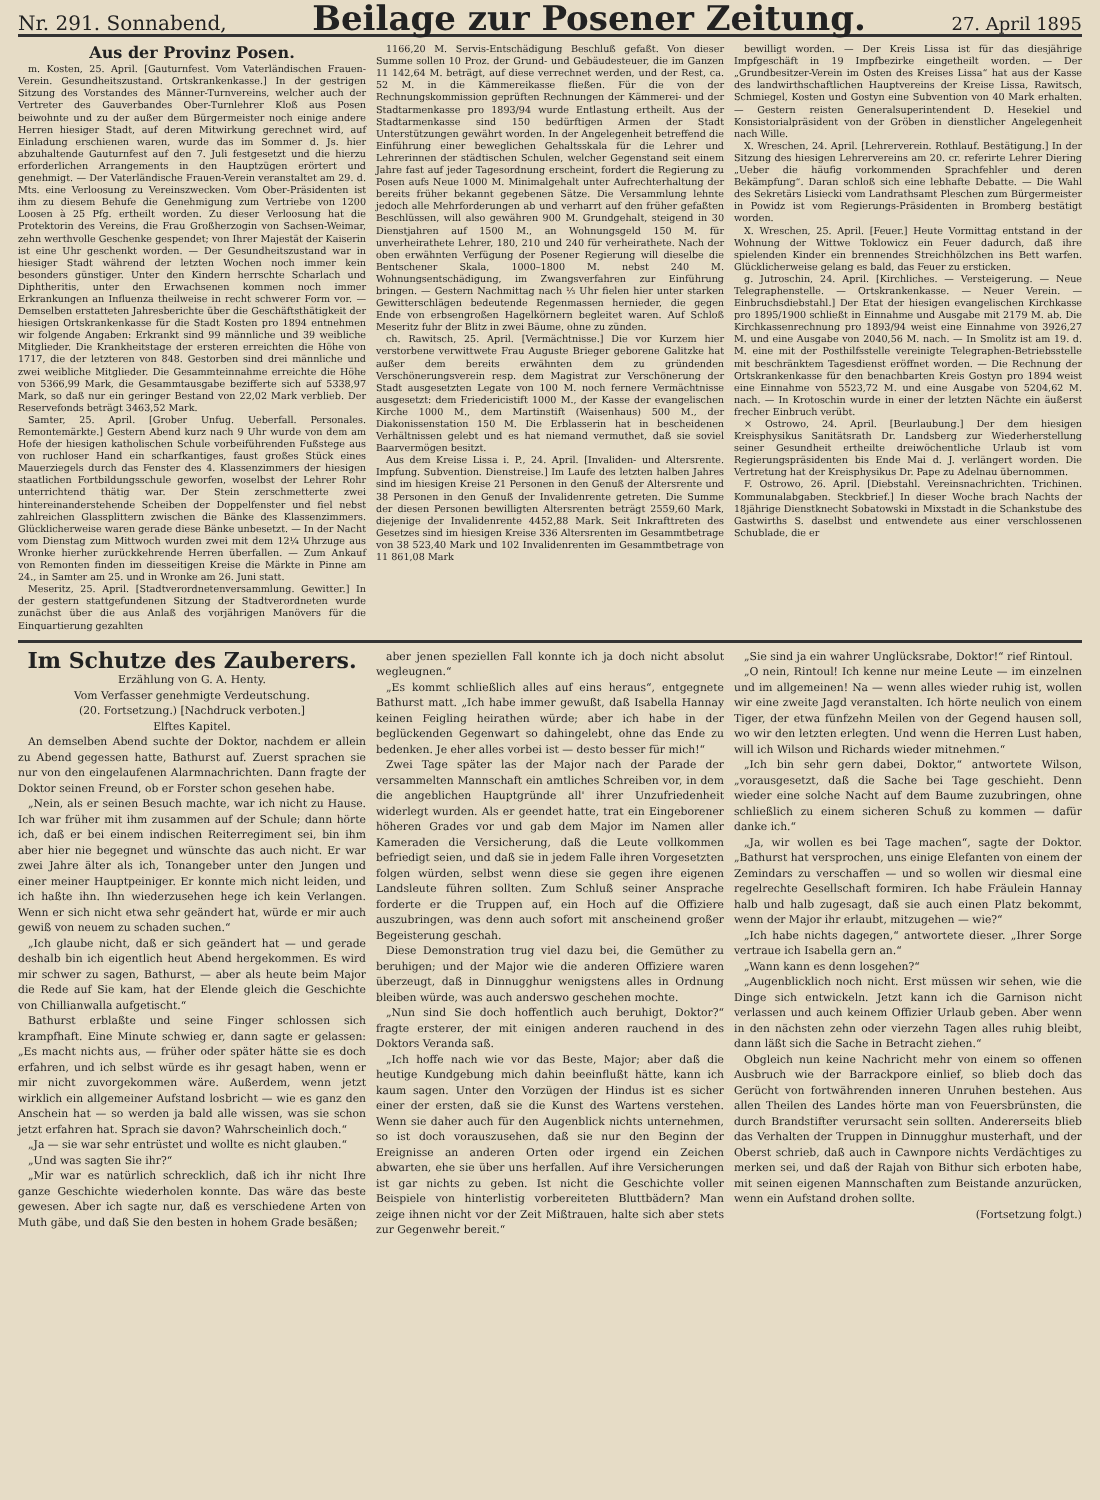Nr. 291. Sonnabend, Beilage zur Posener Zeitung. 27. April 1895
Aus der Provinz Posen.
m. Kosten, 25. April. [Gauturnfest. Vom Vaterländischen Frauen-Verein. Gesundheitszustand. Ortskrankenkasse.] In der gestrigen Sitzung des Vorstandes des Männer-Turnvereins, welcher auch der Vertreter des Gauverbandes Ober-Turnlehrer Kloß aus Posen beiwohnte und zu der außer dem Bürgermeister noch einige andere Herren hiesiger Stadt, auf deren Mitwirkung gerechnet wird, auf Einladung erschienen waren, wurde das im Sommer d. Js. hier abzuhaltende Gauturnfest auf den 7. Juli festgesetzt und die hierzu erforderlichen Arrangements in den Hauptzügen erörtert und genehmigt. — Der Vaterländische Frauen-Verein veranstaltet am 29. d. Mts. eine Verloosung zu Vereinszwecken. Vom Ober-Präsidenten ist ihm zu diesem Behufe die Genehmigung zum Vertriebe von 1200 Loosen à 25 Pfg. ertheilt worden. Zu dieser Verloosung hat die Protektorin des Vereins, die Frau Großherzogin von Sachsen-Weimar, zehn werthvolle Geschenke gespendet; von Ihrer Majestät der Kaiserin ist eine Uhr geschenkt worden. — Der Gesundheitszustand war in hiesiger Stadt während der letzten Wochen noch immer kein besonders günstiger. Unter den Kindern herrschte Scharlach und Diphtheritis, unter den Erwachsenen kommen noch immer Erkrankungen an Influenza theilweise in recht schwerer Form vor. — Demselben erstatteten Jahresberichte über die Geschäftsthätigkeit der hiesigen Ortskrankenkasse für die Stadt Kosten pro 1894 entnehmen wir folgende Angaben: Erkrankt sind 99 männliche und 39 weibliche Mitglieder. Die Krankheitstage der ersteren erreichten die Höhe von 1717, die der letzteren von 848. Gestorben sind drei männliche und zwei weibliche Mitglieder. Die Gesammteinnahme erreichte die Höhe von 5366,99 Mark, die Gesammtausgabe bezifferte sich auf 5338,97 Mark, so daß nur ein geringer Bestand von 22,02 Mark verblieb. Der Reservefonds beträgt 3463,52 Mark.
Samter, 25. April. [Grober Unfug. Ueberfall. Personales. Remontemärkte.] Gestern Abend kurz nach 9 Uhr wurde von dem am Hofe der hiesigen katholischen Schule vorbeiführenden Fußstege aus von ruchloser Hand ein scharfkantiges, faust großes Stück eines Mauerziegels durch das Fenster des 4. Klassenzimmers der hiesigen staatlichen Fortbildungsschule geworfen, woselbst der Lehrer Rohr unterrichtend thätig war. Der Stein zerschmetterte zwei hintereinanderstehende Scheiben der Doppelfenster und fiel nebst zahlreichen Glassplittern zwischen die Bänke des Klassenzimmers. Glücklicherweise waren gerade diese Bänke unbesetzt. — In der Nacht vom Dienstag zum Mittwoch wurden zwei mit dem 12¼ Uhrzuge aus Wronke hierher zurückkehrende Herren überfallen. — Zum Ankauf von Remonten finden im diesseitigen Kreise die Märkte in Pinne am 24., in Samter am 25. und in Wronke am 26. Juni statt.
Meseritz, 25. April. [Stadtverordnetenversammlung. Gewitter.] In der gestern stattgefundenen Sitzung der Stadtverordneten wurde zunächst über die aus Anlaß des vorjährigen Manövers für die Einquartierung gezahlten
1166,20 M. Servis-Entschädigung Beschluß gefaßt. Von dieser Summe sollen 10 Proz. der Grund- und Gebäudesteuer, die im Ganzen 11 142,64 M. beträgt, auf diese verrechnet werden, und der Rest, ca. 52 M. in die Kämmereikasse fließen. Für die von der Rechnungskommission geprüften Rechnungen der Kämmerei- und der Stadtarmenkasse pro 1893/94 wurde Entlastung ertheilt. Aus der Stadtarmenkasse sind 150 bedürftigen Armen der Stadt Unterstützungen gewährt worden. In der Angelegenheit betreffend die Einführung einer beweglichen Gehaltsskala für die Lehrer und Lehrerinnen der städtischen Schulen, welcher Gegenstand seit einem Jahre fast auf jeder Tagesordnung erscheint, fordert die Regierung zu Posen aufs Neue 1000 M. Minimalgehalt unter Aufrechterhaltung der bereits früher bekannt gegebenen Sätze. Die Versammlung lehnte jedoch alle Mehrforderungen ab und verharrt auf den früher gefaßten Beschlüssen, will also gewähren 900 M. Grundgehalt, steigend in 30 Dienstjahren auf 1500 M., an Wohnungsgeld 150 M. für unverheirathete Lehrer, 180, 210 und 240 für verheirathete. Nach der oben erwähnten Verfügung der Posener Regierung will dieselbe die Bentschener Skala, 1000–1800 M. nebst 240 M. Wohnungsentschädigung, im Zwangsverfahren zur Einführung bringen. — Gestern Nachmittag nach ⅓ Uhr fielen hier unter starken Gewitterschlägen bedeutende Regenmassen hernieder, die gegen Ende von erbsengroßen Hagelkörnern begleitet waren. Auf Schloß Meseritz fuhr der Blitz in zwei Bäume, ohne zu zünden.
ch. Rawitsch, 25. April. [Vermächtnisse.] Die vor Kurzem hier verstorbene verwittwete Frau Auguste Brieger geborene Galitzke hat außer dem bereits erwähnten dem zu gründenden Verschönerungsverein resp. dem Magistrat zur Verschönerung der Stadt ausgesetzten Legate von 100 M. noch fernere Vermächtnisse ausgesetzt: dem Friedericistift 1000 M., der Kasse der evangelischen Kirche 1000 M., dem Martinstift (Waisenhaus) 500 M., der Diakonissenstation 150 M. Die Erblasserin hat in bescheidenen Verhältnissen gelebt und es hat niemand vermuthet, daß sie soviel Baarvermögen besitzt.
Aus dem Kreise Lissa i. P., 24. April. [Invaliden- und Altersrente. Impfung. Subvention. Dienstreise.] Im Laufe des letzten halben Jahres sind im hiesigen Kreise 21 Personen in den Genuß der Altersrente und 38 Personen in den Genuß der Invalidenrente getreten. Die Summe der diesen Personen bewilligten Altersrenten beträgt 2559,60 Mark, diejenige der Invalidenrente 4452,88 Mark. Seit Inkrafttreten des Gesetzes sind im hiesigen Kreise 336 Altersrenten im Gesammtbetrage von 38 523,40 Mark und 102 Invalidenrenten im Gesammtbetrage von 11 861,08 Mark
bewilligt worden. — Der Kreis Lissa ist für das diesjährige Impfgeschäft in 19 Impfbezirke eingetheilt worden. — Der „Grundbesitzer-Verein im Osten des Kreises Lissa“ hat aus der Kasse des landwirthschaftlichen Hauptvereins der Kreise Lissa, Rawitsch, Schmiegel, Kosten und Gostyn eine Subvention von 40 Mark erhalten. — Gestern reisten Generalsuperintendent D. Hesekiel und Konsistorialpräsident von der Gröben in dienstlicher Angelegenheit nach Wille.
X. Wreschen, 24. April. [Lehrerverein. Rothlauf. Bestätigung.] In der Sitzung des hiesigen Lehrervereins am 20. cr. referirte Lehrer Diering „Ueber die häufig vorkommenden Sprachfehler und deren Bekämpfung“. Daran schloß sich eine lebhafte Debatte. — Die Wahl des Sekretärs Lisiecki vom Landrathsamt Pleschen zum Bürgermeister in Powidz ist vom Regierungs-Präsidenten in Bromberg bestätigt worden.
X. Wreschen, 25. April. [Feuer.] Heute Vormittag entstand in der Wohnung der Wittwe Toklowicz ein Feuer dadurch, daß ihre spielenden Kinder ein brennendes Streichhölzchen ins Bett warfen. Glücklicherweise gelang es bald, das Feuer zu ersticken.
g. Jutroschin, 24. April. [Kirchliches. — Versteigerung. — Neue Telegraphenstelle. — Ortskrankenkasse. — Neuer Verein. — Einbruchsdiebstahl.] Der Etat der hiesigen evangelischen Kirchkasse pro 1895/1900 schließt in Einnahme und Ausgabe mit 2179 M. ab. Die Kirchkassenrechnung pro 1893/94 weist eine Einnahme von 3926,27 M. und eine Ausgabe von 2040,56 M. nach. — In Smolitz ist am 19. d. M. eine mit der Posthilfsstelle vereinigte Telegraphen-Betriebsstelle mit beschränktem Tagesdienst eröffnet worden. — Die Rechnung der Ortskrankenkasse für den benachbarten Kreis Gostyn pro 1894 weist eine Einnahme von 5523,72 M. und eine Ausgabe von 5204,62 M. nach. — In Krotoschin wurde in einer der letzten Nächte ein äußerst frecher Einbruch verübt.
× Ostrowo, 24. April. [Beurlaubung.] Der dem hiesigen Kreisphysikus Sanitätsrath Dr. Landsberg zur Wiederherstellung seiner Gesundheit ertheilte dreiwöchentliche Urlaub ist vom Regierungspräsidenten bis Ende Mai d. J. verlängert worden. Die Vertretung hat der Kreisphysikus Dr. Pape zu Adelnau übernommen.
F. Ostrowo, 26. April. [Diebstahl. Vereinsnachrichten. Trichinen. Kommunalabgaben. Steckbrief.] In dieser Woche brach Nachts der 18jährige Dienstknecht Sobatowski in Mixstadt in die Schankstube des Gastwirths S. daselbst und entwendete aus einer verschlossenen Schublade, die er
Im Schutze des Zauberers.
Erzählung von G. A. Henty.
Vom Verfasser genehmigte Verdeutschung.
(20. Fortsetzung.) [Nachdruck verboten.]
Elftes Kapitel.
An demselben Abend suchte der Doktor, nachdem er allein zu Abend gegessen hatte, Bathurst auf. Zuerst sprachen sie nur von den eingelaufenen Alarmnachrichten. Dann fragte der Doktor seinen Freund, ob er Forster schon gesehen habe.
„Nein, als er seinen Besuch machte, war ich nicht zu Hause. Ich war früher mit ihm zusammen auf der Schule; dann hörte ich, daß er bei einem indischen Reiterregiment sei, bin ihm aber hier nie begegnet und wünschte das auch nicht. Er war zwei Jahre älter als ich, Tonangeber unter den Jungen und einer meiner Hauptpeiniger. Er konnte mich nicht leiden, und ich haßte ihn. Ihn wiederzusehen hege ich kein Verlangen. Wenn er sich nicht etwa sehr geändert hat, würde er mir auch gewiß von neuem zu schaden suchen.“
„Ich glaube nicht, daß er sich geändert hat — und gerade deshalb bin ich eigentlich heut Abend hergekommen. Es wird mir schwer zu sagen, Bathurst, — aber als heute beim Major die Rede auf Sie kam, hat der Elende gleich die Geschichte von Chillianwalla aufgetischt.“
Bathurst erblaßte und seine Finger schlossen sich krampfhaft. Eine Minute schwieg er, dann sagte er gelassen: „Es macht nichts aus, — früher oder später hätte sie es doch erfahren, und ich selbst würde es ihr gesagt haben, wenn er mir nicht zuvorgekommen wäre. Außerdem, wenn jetzt wirklich ein allgemeiner Aufstand losbricht — wie es ganz den Anschein hat — so werden ja bald alle wissen, was sie schon jetzt erfahren hat. Sprach sie davon? Wahrscheinlich doch.“
„Ja — sie war sehr entrüstet und wollte es nicht glauben.“
„Und was sagten Sie ihr?“
„Mir war es natürlich schrecklich, daß ich ihr nicht Ihre ganze Geschichte wiederholen konnte. Das wäre das beste gewesen. Aber ich sagte nur, daß es verschiedene Arten von Muth gäbe, und daß Sie den besten in hohem Grade besäßen;
aber jenen speziellen Fall konnte ich ja doch nicht absolut wegleugnen.“
„Es kommt schließlich alles auf eins heraus“, entgegnete Bathurst matt. „Ich habe immer gewußt, daß Isabella Hannay keinen Feigling heirathen würde; aber ich habe in der beglückenden Gegenwart so dahingelebt, ohne das Ende zu bedenken. Je eher alles vorbei ist — desto besser für mich!“
Zwei Tage später las der Major nach der Parade der versammelten Mannschaft ein amtliches Schreiben vor, in dem die angeblichen Hauptgründe all' ihrer Unzufriedenheit widerlegt wurden. Als er geendet hatte, trat ein Eingeborener höheren Grades vor und gab dem Major im Namen aller Kameraden die Versicherung, daß die Leute vollkommen befriedigt seien, und daß sie in jedem Falle ihren Vorgesetzten folgen würden, selbst wenn diese sie gegen ihre eigenen Landsleute führen sollten. Zum Schluß seiner Ansprache forderte er die Truppen auf, ein Hoch auf die Offiziere auszubringen, was denn auch sofort mit anscheinend großer Begeisterung geschah.
Diese Demonstration trug viel dazu bei, die Gemüther zu beruhigen; und der Major wie die anderen Offiziere waren überzeugt, daß in Dinnugghur wenigstens alles in Ordnung bleiben würde, was auch anderswo geschehen mochte.
„Nun sind Sie doch hoffentlich auch beruhigt, Doktor?“ fragte ersterer, der mit einigen anderen rauchend in des Doktors Veranda saß.
„Ich hoffe nach wie vor das Beste, Major; aber daß die heutige Kundgebung mich dahin beeinflußt hätte, kann ich kaum sagen. Unter den Vorzügen der Hindus ist es sicher einer der ersten, daß sie die Kunst des Wartens verstehen. Wenn sie daher auch für den Augenblick nichts unternehmen, so ist doch vorauszusehen, daß sie nur den Beginn der Ereignisse an anderen Orten oder irgend ein Zeichen abwarten, ehe sie über uns herfallen. Auf ihre Versicherungen ist gar nichts zu geben. Ist nicht die Geschichte voller Beispiele von hinterlistig vorbereiteten Bluttbädern? Man zeige ihnen nicht vor der Zeit Mißtrauen, halte sich aber stets zur Gegenwehr bereit.“
„Sie sind ja ein wahrer Unglücksrabe, Doktor!“ rief Rintoul.
„O nein, Rintoul! Ich kenne nur meine Leute — im einzelnen und im allgemeinen! Na — wenn alles wieder ruhig ist, wollen wir eine zweite Jagd veranstalten. Ich hörte neulich von einem Tiger, der etwa fünfzehn Meilen von der Gegend hausen soll, wo wir den letzten erlegten. Und wenn die Herren Lust haben, will ich Wilson und Richards wieder mitnehmen.“
„Ich bin sehr gern dabei, Doktor,“ antwortete Wilson, „vorausgesetzt, daß die Sache bei Tage geschieht. Denn wieder eine solche Nacht auf dem Baume zuzubringen, ohne schließlich zu einem sicheren Schuß zu kommen — dafür danke ich.“
„Ja, wir wollen es bei Tage machen“, sagte der Doktor. „Bathurst hat versprochen, uns einige Elefanten von einem der Zemindars zu verschaffen — und so wollen wir diesmal eine regelrechte Gesellschaft formiren. Ich habe Fräulein Hannay halb und halb zugesagt, daß sie auch einen Platz bekommt, wenn der Major ihr erlaubt, mitzugehen — wie?“
„Ich habe nichts dagegen,“ antwortete dieser. „Ihrer Sorge vertraue ich Isabella gern an.“
„Wann kann es denn losgehen?“
„Augenblicklich noch nicht. Erst müssen wir sehen, wie die Dinge sich entwickeln. Jetzt kann ich die Garnison nicht verlassen und auch keinem Offizier Urlaub geben. Aber wenn in den nächsten zehn oder vierzehn Tagen alles ruhig bleibt, dann läßt sich die Sache in Betracht ziehen.“
Obgleich nun keine Nachricht mehr von einem so offenen Ausbruch wie der Barrackpore einlief, so blieb doch das Gerücht von fortwährenden inneren Unruhen bestehen. Aus allen Theilen des Landes hörte man von Feuersbrünsten, die durch Brandstifter verursacht sein sollten. Andererseits blieb das Verhalten der Truppen in Dinnugghur musterhaft, und der Oberst schrieb, daß auch in Cawnpore nichts Verdächtiges zu merken sei, und daß der Rajah von Bithur sich erboten habe, mit seinen eigenen Mannschaften zum Beistande anzurücken, wenn ein Aufstand drohen sollte.
(Fortsetzung folgt.)